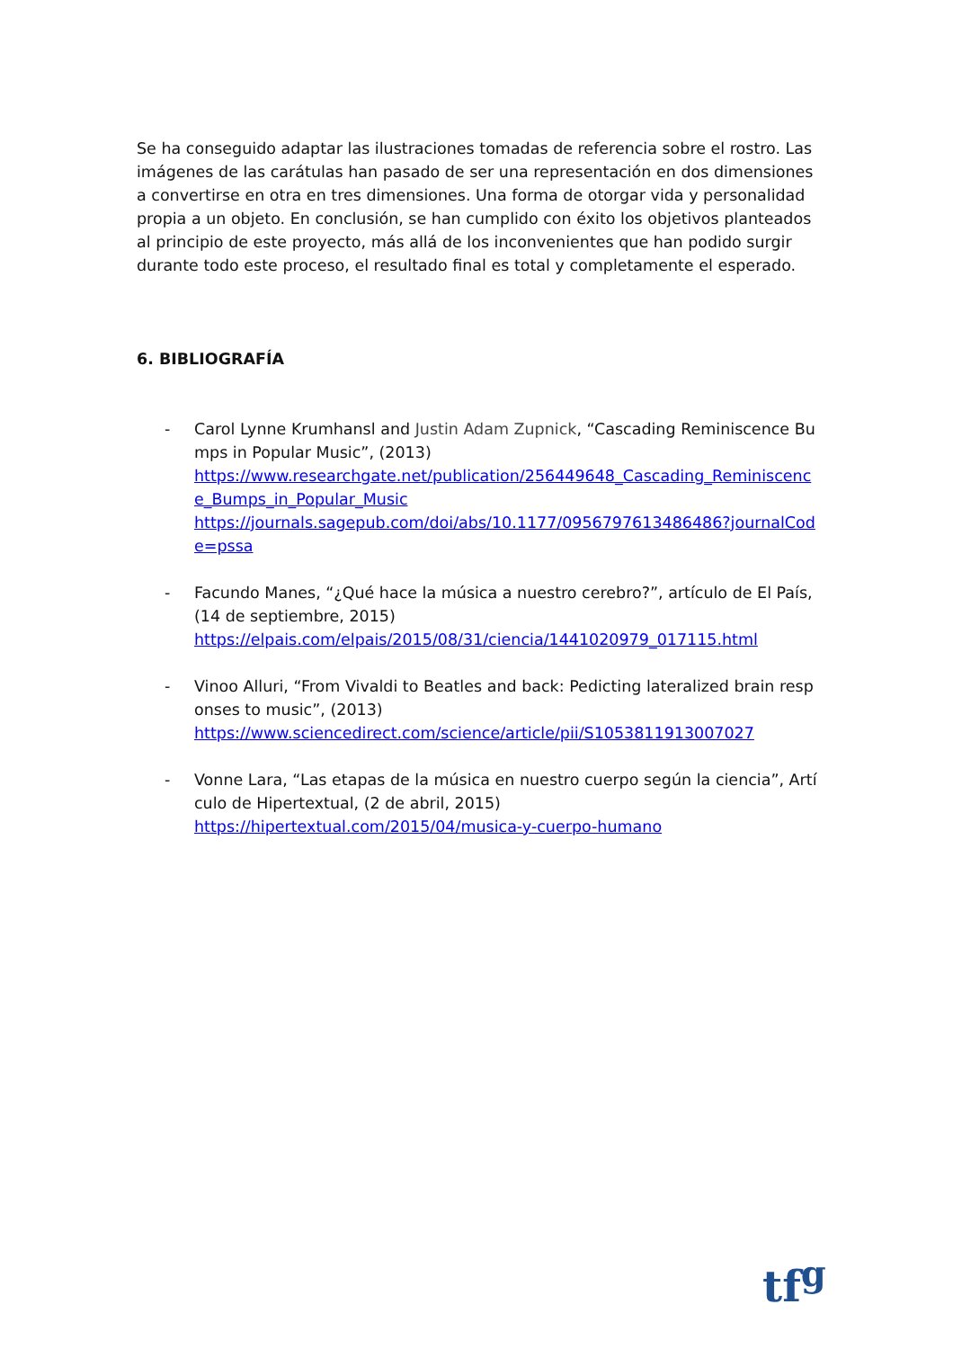Se ha conseguido adaptar las ilustraciones tomadas de referencia sobre el rostro. Las imágenes de las carátulas han pasado de ser una representación en dos dimensiones a convertirse en otra en tres dimensiones. Una forma de otorgar vida y personalidad propia a un objeto. En conclusión, se han cumplido con éxito los objetivos planteados al principio de este proyecto, más allá de los inconvenientes que han podido surgir durante todo este proceso, el resultado final es total y completamente el esperado.
6. BIBLIOGRAFÍA
- Carol Lynne Krumhansl and Justin Adam Zupnick, “Cascading Reminiscence Bumps in Popular Music”, (2013)
https://www.researchgate.net/publication/256449648_Cascading_Reminiscence_Bumps_in_Popular_Music
https://journals.sagepub.com/doi/abs/10.1177/0956797613486486?journalCode=pssa
- Facundo Manes, “¿Qué hace la música a nuestro cerebro?”, artículo de El País, (14 de septiembre, 2015)
https://elpais.com/elpais/2015/08/31/ciencia/1441020979_017115.html
- Vinoo Alluri, “From Vivaldi to Beatles and back: Pedicting lateralized brain responses to music”, (2013)
https://www.sciencedirect.com/science/article/pii/S1053811913007027
- Vonne Lara, “Las etapas de la música en nuestro cuerpo según la ciencia”, Artículo de Hipertextual, (2 de abril, 2015)
https://hipertextual.com/2015/04/musica-y-cuerpo-humano
tf<sup>g</sup>